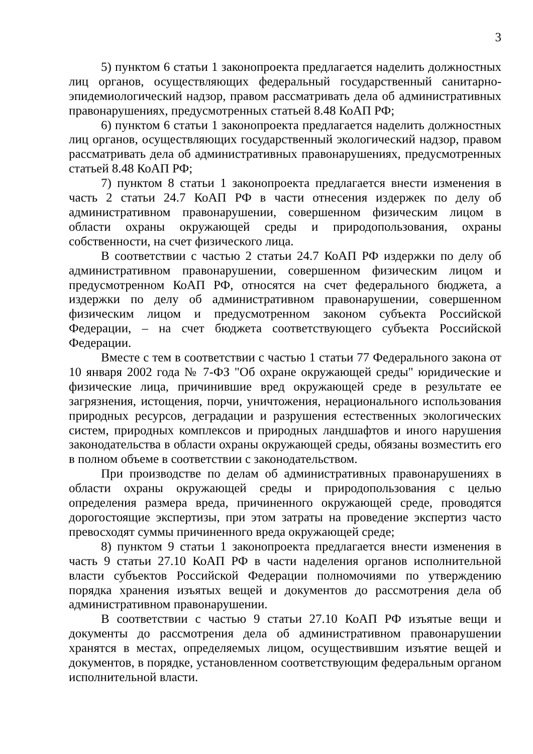3
5) пунктом 6 статьи 1 законопроекта предлагается наделить должностных лиц органов, осуществляющих федеральный государственный санитарно-эпидемиологический надзор, правом рассматривать дела об административных правонарушениях, предусмотренных статьей 8.48 КоАП РФ;
6) пунктом 6 статьи 1 законопроекта предлагается наделить должностных лиц органов, осуществляющих государственный экологический надзор, правом рассматривать дела об административных правонарушениях, предусмотренных статьей 8.48 КоАП РФ;
7) пунктом 8 статьи 1 законопроекта предлагается внести изменения в часть 2 статьи 24.7 КоАП РФ в части отнесения издержек по делу об административном правонарушении, совершенном физическим лицом в области охраны окружающей среды и природопользования, охраны собственности, на счет физического лица.
В соответствии с частью 2 статьи 24.7 КоАП РФ издержки по делу об административном правонарушении, совершенном физическим лицом и предусмотренном КоАП РФ, относятся на счет федерального бюджета, а издержки по делу об административном правонарушении, совершенном физическим лицом и предусмотренном законом субъекта Российской Федерации, – на счет бюджета соответствующего субъекта Российской Федерации.
Вместе с тем в соответствии с частью 1 статьи 77 Федерального закона от 10 января 2002 года № 7-ФЗ "Об охране окружающей среды" юридические и физические лица, причинившие вред окружающей среде в результате ее загрязнения, истощения, порчи, уничтожения, нерационального использования природных ресурсов, деградации и разрушения естественных экологических систем, природных комплексов и природных ландшафтов и иного нарушения законодательства в области охраны окружающей среды, обязаны возместить его в полном объеме в соответствии с законодательством.
При производстве по делам об административных правонарушениях в области охраны окружающей среды и природопользования с целью определения размера вреда, причиненного окружающей среде, проводятся дорогостоящие экспертизы, при этом затраты на проведение экспертиз часто превосходят суммы причиненного вреда окружающей среде;
8) пунктом 9 статьи 1 законопроекта предлагается внести изменения в часть 9 статьи 27.10 КоАП РФ в части наделения органов исполнительной власти субъектов Российской Федерации полномочиями по утверждению порядка хранения изъятых вещей и документов до рассмотрения дела об административном правонарушении.
В соответствии с частью 9 статьи 27.10 КоАП РФ изъятые вещи и документы до рассмотрения дела об административном правонарушении хранятся в местах, определяемых лицом, осуществившим изъятие вещей и документов, в порядке, установленном соответствующим федеральным органом исполнительной власти.